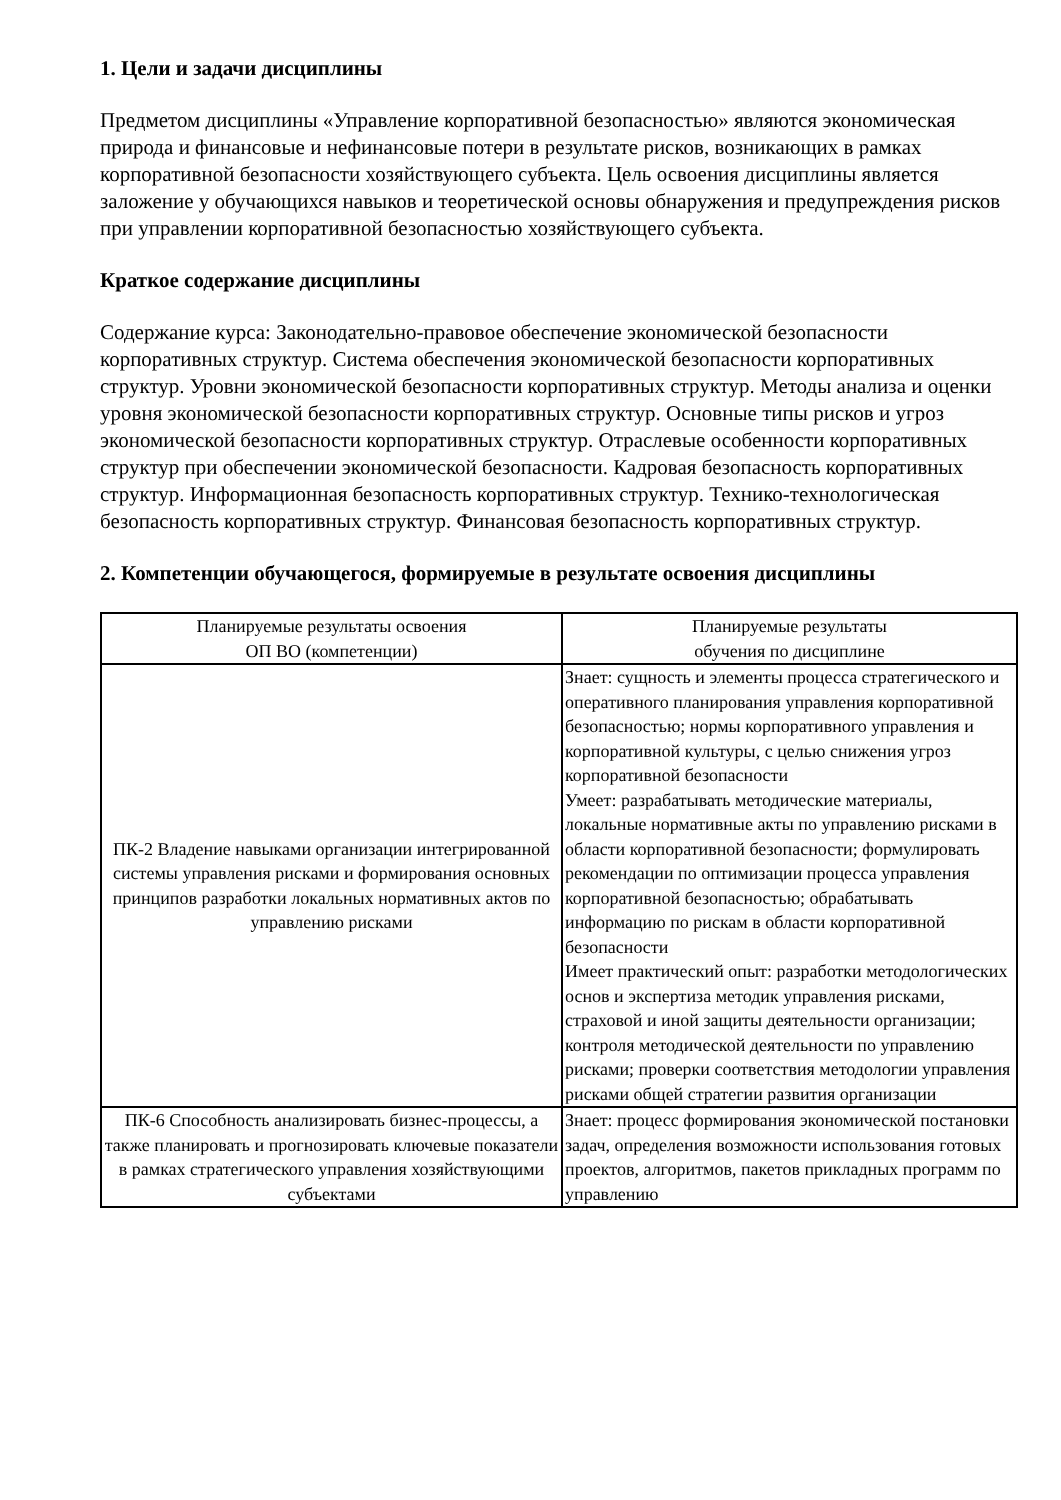1. Цели и задачи дисциплины
Предметом дисциплины «Управление корпоративной безопасностью» являются экономическая природа и финансовые и нефинансовые потери в результате рисков, возникающих в рамках корпоративной безопасности хозяйствующего субъекта. Цель освоения дисциплины является заложение у обучающихся навыков и теоретической основы обнаружения и предупреждения рисков при управлении корпоративной безопасностью хозяйствующего субъекта.
Краткое содержание дисциплины
Содержание курса: Законодательно-правовое обеспечение экономической безопасности корпоративных структур. Система обеспечения экономической безопасности корпоративных структур. Уровни экономической безопасности корпоративных структур. Методы анализа и оценки уровня экономической безопасности корпоративных структур. Основные типы рисков и угроз экономической безопасности корпоративных структур. Отраслевые особенности корпоративных структур при обеспечении экономической безопасности. Кадровая безопасность корпоративных структур. Информационная безопасность корпоративных структур. Технико-технологическая безопасность корпоративных структур. Финансовая безопасность корпоративных структур.
2. Компетенции обучающегося, формируемые в результате освоения дисциплины
| Планируемые результаты освоения ОП ВО (компетенции) | Планируемые результаты обучения по дисциплине |
| --- | --- |
| ПК-2 Владение навыками организации интегрированной системы управления рисками и формирования основных принципов разработки локальных нормативных актов по управлению рисками | Знает: сущность и элементы процесса стратегического и оперативного планирования управления корпоративной безопасностью; нормы корпоративного управления и корпоративной культуры, с целью снижения угроз корпоративной безопасности Умеет: разрабатывать методические материалы, локальные нормативные акты по управлению рисками в области корпоративной безопасности; формулировать рекомендации по оптимизации процесса управления корпоративной безопасностью; обрабатывать информацию по рискам в области корпоративной безопасности Имеет практический опыт: разработки методологических основ и экспертиза методик управления рисками, страховой и иной защиты деятельности организации; контроля методической деятельности по управлению рисками; проверки соответствия методологии управления рисками общей стратегии развития организации |
| ПК-6 Способность анализировать бизнес-процессы, а также планировать и прогнозировать ключевые показатели в рамках стратегического управления хозяйствующими субъектами | Знает: процесс формирования экономической постановки задач, определения возможности использования готовых проектов, алгоритмов, пакетов прикладных программ по управлению |